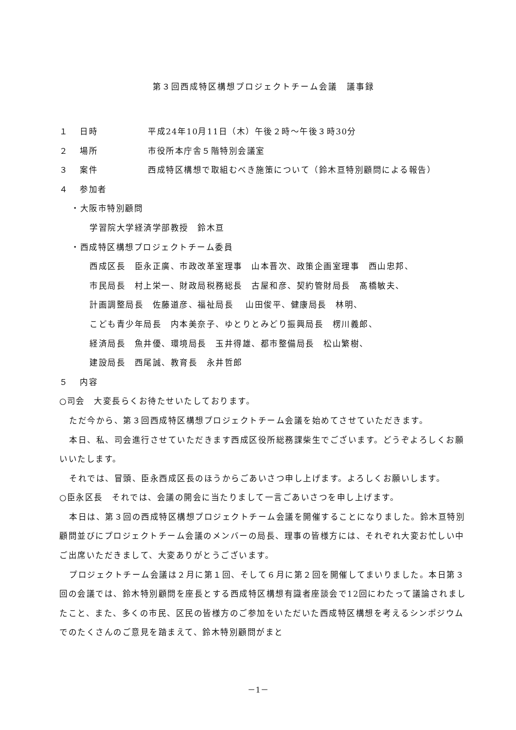第３回西成特区構想プロジェクトチーム会議　議事録
１ 日時 平成24年10月11日（木）午後２時～午後３時30分
２ 場所 市役所本庁舎５階特別会議室
３ 案件 西成特区構想で取組むべき施策について（鈴木亘特別顧問による報告）
４ 参加者
・大阪市特別顧問
学習院大学経済学部教授　鈴木亘
・西成特区構想プロジェクトチーム委員
西成区長　臣永正廣、市政改革室理事　山本晋次、政策企画室理事　西山忠邦、
市民局長　村上栄一、財政局税務総長　古屋和彦、契約管財局長　髙橋敏夫、
計画調整局長　佐藤道彦、福祉局長　 山田俊平、健康局長　林明、
こども青少年局長　内本美奈子、ゆとりとみどり振興局長　楞川義郎、
経済局長　魚井優、環境局長　玉井得雄、都市整備局長　松山繁樹、
建設局長　西尾誠、教育長　永井哲郎
５ 内容
○司会　大変長らくお待たせいたしております。
ただ今から、第３回西成特区構想プロジェクトチーム会議を始めてさせていただきます。
本日、私、司会進行させていただきます西成区役所総務課柴生でございます。どうぞよろしくお願いいたします。
それでは、冒頭、臣永西成区長のほうからごあいさつ申し上げます。よろしくお願いします。
○臣永区長　それでは、会議の開会に当たりまして一言ごあいさつを申し上げます。
本日は、第３回の西成特区構想プロジェクトチーム会議を開催することになりました。鈴木亘特別顧問並びにプロジェクトチーム会議のメンバーの局長、理事の皆様方には、それぞれ大変お忙しい中ご出席いただきまして、大変ありがとうございます。
プロジェクトチーム会議は２月に第１回、そして６月に第２回を開催してまいりました。本日第３回の会議では、鈴木特別顧問を座長とする西成特区構想有識者座談会で12回にわたって議論されましたこと、また、多くの市民、区民の皆様方のご参加をいただいた西成特区構想を考えるシンポジウムでのたくさんのご意見を踏まえて、鈴木特別顧問がまと
－1－